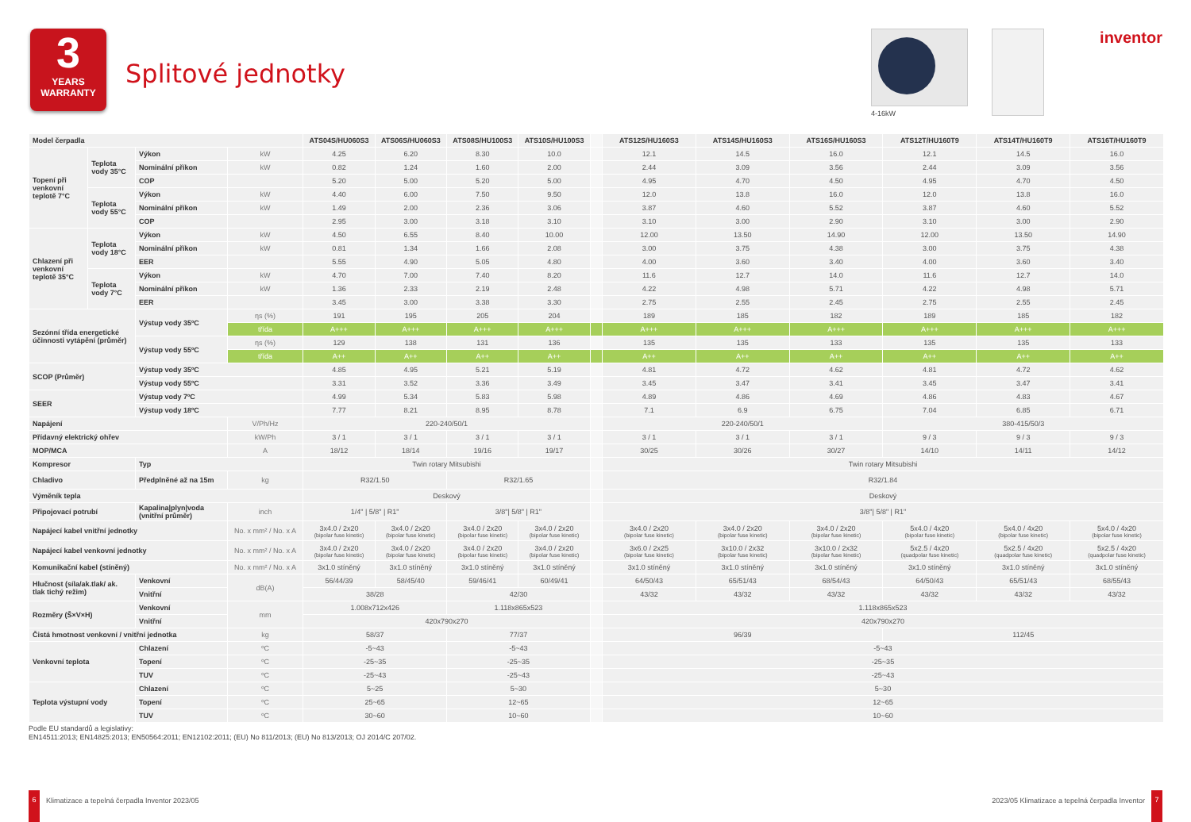3
YEARS
WARRANTY
Splitové jednotky
4-16kW
inventor
| Model čerpadla | | | | ATS04S/HU060S3 | ATS06S/HU060S3 | ATS08S/HU100S3 | ATS10S/HU100S3 | | ATS12S/HU160S3 | ATS14S/HU160S3 | ATS16S/HU160S3 | ATS12T/HU160T9 | ATS14T/HU160T9 | ATS16T/HU160T9 |
| Topení při venkovní teplotě 7°C | Teplota vody 35°C | Výkon | kW | 4.25 | 6.20 | 8.30 | 10.0 | | 12.1 | 14.5 | 16.0 | 12.1 | 14.5 | 16.0 |
| | | Nominální příkon | kW | 0.82 | 1.24 | 1.60 | 2.00 | | 2.44 | 3.09 | 3.56 | 2.44 | 3.09 | 3.56 |
| | | COP | | 5.20 | 5.00 | 5.20 | 5.00 | | 4.95 | 4.70 | 4.50 | 4.95 | 4.70 | 4.50 |
| | Teplota vody 55°C | Výkon | kW | 4.40 | 6.00 | 7.50 | 9.50 | | 12.0 | 13.8 | 16.0 | 12.0 | 13.8 | 16.0 |
| | | Nominální příkon | kW | 1.49 | 2.00 | 2.36 | 3.06 | | 3.87 | 4.60 | 5.52 | 3.87 | 4.60 | 5.52 |
| | | COP | | 2.95 | 3.00 | 3.18 | 3.10 | | 3.10 | 3.00 | 2.90 | 3.10 | 3.00 | 2.90 |
| Chlazení při venkovní teplotě 35°C | Teplota vody 18°C | Výkon | kW | 4.50 | 6.55 | 8.40 | 10.00 | | 12.00 | 13.50 | 14.90 | 12.00 | 13.50 | 14.90 |
| | | Nominální příkon | kW | 0.81 | 1.34 | 1.66 | 2.08 | | 3.00 | 3.75 | 4.38 | 3.00 | 3.75 | 4.38 |
| | | EER | | 5.55 | 4.90 | 5.05 | 4.80 | | 4.00 | 3.60 | 3.40 | 4.00 | 3.60 | 3.40 |
| | Teplota vody 7°C | Výkon | kW | 4.70 | 7.00 | 7.40 | 8.20 | | 11.6 | 12.7 | 14.0 | 11.6 | 12.7 | 14.0 |
| | | Nominální příkon | kW | 1.36 | 2.33 | 2.19 | 2.48 | | 4.22 | 4.98 | 5.71 | 4.22 | 4.98 | 5.71 |
| | | EER | | 3.45 | 3.00 | 3.38 | 3.30 | | 2.75 | 2.55 | 2.45 | 2.75 | 2.55 | 2.45 |
| Sezónní třída energetické účinnosti vytápění (průměr) | | Výstup vody 35ºC | ηs (%) | 191 | 195 | 205 | 204 | | 189 | 185 | 182 | 189 | 185 | 182 |
| | | | třída | A+++ | A+++ | A+++ | A+++ | | A+++ | A+++ | A+++ | A+++ | A+++ | A+++ |
| | | Výstup vody 55ºC | ηs (%) | 129 | 138 | 131 | 136 | | 135 | 135 | 133 | 135 | 135 | 133 |
| | | | třída | A++ | A++ | A++ | A++ | | A++ | A++ | A++ | A++ | A++ | A++ |
| SCOP (Průměr) | | Výstup vody 35ºC | | 4.85 | 4.95 | 5.21 | 5.19 | | 4.81 | 4.72 | 4.62 | 4.81 | 4.72 | 4.62 |
| | | Výstup vody 55ºC | | 3.31 | 3.52 | 3.36 | 3.49 | | 3.45 | 3.47 | 3.41 | 3.45 | 3.47 | 3.41 |
| SEER | | Výstup vody 7ºC | | 4.99 | 5.34 | 5.83 | 5.98 | | 4.89 | 4.86 | 4.69 | 4.86 | 4.83 | 4.67 |
| | | Výstup vody 18ºC | | 7.77 | 8.21 | 8.95 | 8.78 | | 7.1 | 6.9 | 6.75 | 7.04 | 6.85 | 6.71 |
| Napájení | | | V/Ph/Hz | 220-240/50/1 | | | | | 220-240/50/1 | | | 380-415/50/3 | | |
| Přídavný elektrický ohřev | | | kW/Ph | 3 / 1 | 3 / 1 | 3 / 1 | 3 / 1 | | 3 / 1 | 3 / 1 | 3 / 1 | 9 / 3 | 9 / 3 | 9 / 3 |
| MOP/MCA | | | A | 18/12 | 18/14 | 19/16 | 19/17 | | 30/25 | 30/26 | 30/27 | 14/10 | 14/11 | 14/12 |
| Kompresor | | Typ | | Twin rotary Mitsubishi | | | | | Twin rotary Mitsubishi | | | | | |
| Chladivo | | Předplněné až na 15m | kg | R32/1.50 | | R32/1.65 | | | R32/1.84 | | | | | |
| Výměník tepla | | | | Deskový | | | | | Deskový | | | | | |
| Připojovací potrubí | | Kapalina/plyn/voda (vnitřní průměr) | inch | 1/4" / 5/8" / R1" | | 3/8"/ 5/8" / R1" | | | 3/8"/ 5/8" / R1" | | | | | |
| Napájecí kabel vnitřní jednotky | | | No. x mm² / No. x A | 3x4.0 / 2x20 (bipolar fuse kinetic) | 3x4.0 / 2x20 (bipolar fuse kinetic) | 3x4.0 / 2x20 (bipolar fuse kinetic) | 3x4.0 / 2x20 (bipolar fuse kinetic) | | 3x4.0 / 2x20 (bipolar fuse kinetic) | 3x4.0 / 2x20 (bipolar fuse kinetic) | 3x4.0 / 2x20 (bipolar fuse kinetic) | 5x4.0 / 4x20 (bipolar fuse kinetic) | 5x4.0 / 4x20 (bipolar fuse kinetic) | 5x4.0 / 4x20 (bipolar fuse kinetic) |
| Napájecí kabel venkovní jednotky | | | No. x mm² / No. x A | 3x4.0 / 2x20 (bipolar fuse kinetic) | 3x4.0 / 2x20 (bipolar fuse kinetic) | 3x4.0 / 2x20 (bipolar fuse kinetic) | 3x4.0 / 2x20 (bipolar fuse kinetic) | | 3x6.0 / 2x25 (bipolar fuse kinetic) | 3x10.0 / 2x32 (bipolar fuse kinetic) | 3x10.0 / 2x32 (bipolar fuse kinetic) | 5x2.5 / 4x20 (quadpolar fuse kinetic) | 5x2.5 / 4x20 (quadpolar fuse kinetic) | 5x2.5 / 4x20 (quadpolar fuse kinetic) |
| Komunikační kabel (stíněný) | | | No. x mm² / No. x A | 3x1.0 stíněný | 3x1.0 stíněný | 3x1.0 stíněný | 3x1.0 stíněný | | 3x1.0 stíněný | 3x1.0 stíněný | 3x1.0 stíněný | 3x1.0 stíněný | 3x1.0 stíněný | 3x1.0 stíněný |
| Hlučnost (síla/ak.tlak/ ak. tlak tichý režim) | | Venkovní | dB(A) | 56/44/39 | 58/45/40 | 59/46/41 | 60/49/41 | | 64/50/43 | 65/51/43 | 68/54/43 | 64/50/43 | 65/51/43 | 68/55/43 |
| | | Vnitřní | | 38/28 | | 42/30 | | | 43/32 | 43/32 | 43/32 | 43/32 | 43/32 | 43/32 |
| Rozměry (Š×V×H) | | Venkovní | mm | 1.008x712x426 | | 1.118x865x523 | | | 1.118x865x523 | | | | | |
| | | Vnitřní | | 420x790x270 | | | | | 420x790x270 | | | | | |
| Čistá hmotnost venkovní / vnitřní jednotka | | | kg | 58/37 | | 77/37 | | | 96/39 | | | 112/45 | | |
| Venkovní teplota | | Chlazení | ºC | -5~43 | | -5~43 | | | -5~43 | | | | | |
| | | Topení | ºC | -25~35 | | -25~35 | | | -25~35 | | | | | |
| | | TUV | ºC | -25~43 | | -25~43 | | | -25~43 | | | | | |
| Teplota výstupní vody | | Chlazení | ºC | 5~25 | | 5~30 | | | 5~30 | | | | | |
| | | Topení | ºC | 25~65 | | 12~65 | | | 12~65 | | | | | |
| | | TUV | ºC | 30~60 | | 10~60 | | | 10~60 | | | | | |
Podle EU standardů a legislativy:
EN14511:2013; EN14825:2013; EN50564:2011; EN12102:2011; (EU) No 811/2013; (EU) No 813/2013; OJ 2014/C 207/02.
6
Klimatizace a tepelná čerpadla Inventor 2023/05
2023/05 Klimatizace a tepelná čerpadla Inventor
7